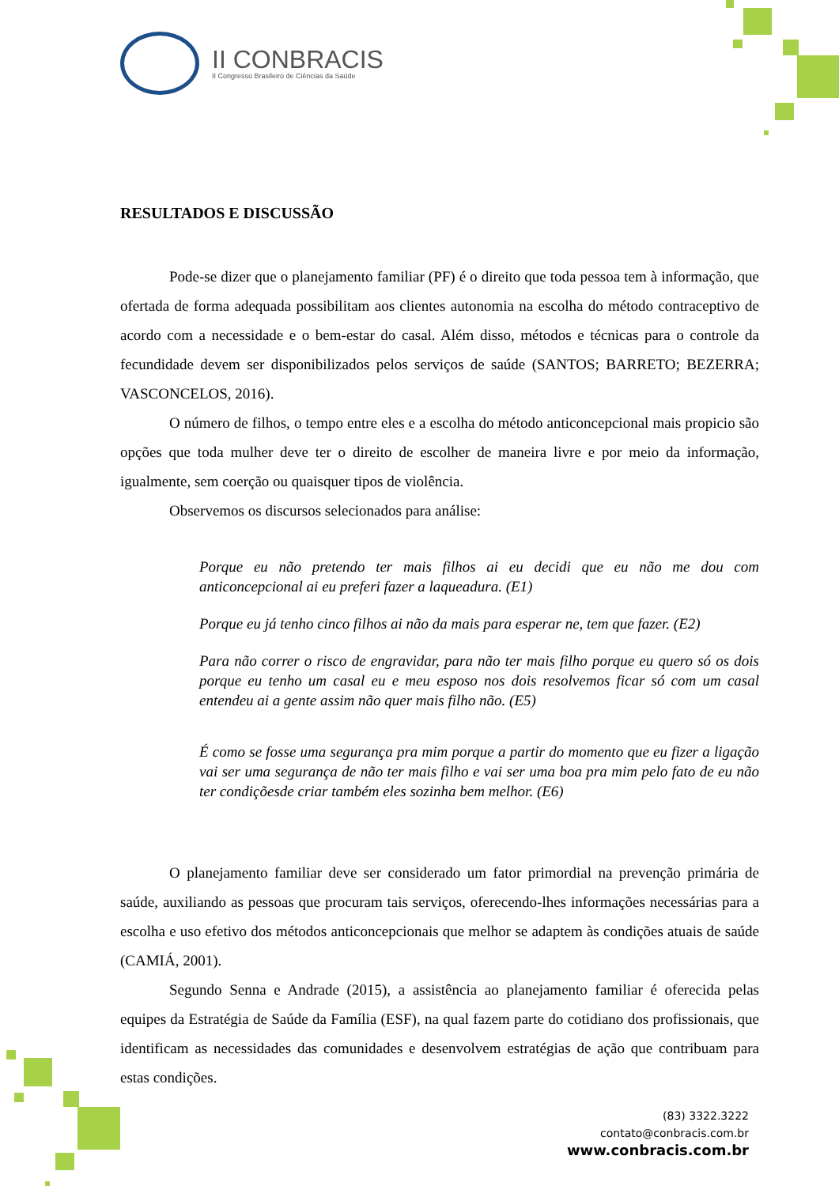II CONBRACIS
II Congresso Brasileiro de Ciências da Saúde
RESULTADOS E DISCUSSÃO
Pode-se dizer que o planejamento familiar (PF) é o direito que toda pessoa tem à informação, que ofertada de forma adequada possibilitam aos clientes autonomia na escolha do método contraceptivo de acordo com a necessidade e o bem-estar do casal. Além disso, métodos e técnicas para o controle da fecundidade devem ser disponibilizados pelos serviços de saúde (SANTOS; BARRETO; BEZERRA; VASCONCELOS, 2016).
O número de filhos, o tempo entre eles e a escolha do método anticoncepcional mais propicio são opções que toda mulher deve ter o direito de escolher de maneira livre e por meio da informação, igualmente, sem coerção ou quaisquer tipos de violência.
Observemos os discursos selecionados para análise:
Porque eu não pretendo ter mais filhos ai eu decidi que eu não me dou com anticoncepcional ai eu preferi fazer a laqueadura. (E1)
Porque eu já tenho cinco filhos ai não da mais para esperar ne, tem que fazer. (E2)
Para não correr o risco de engravidar, para não ter mais filho porque eu quero só os dois porque eu tenho um casal eu e meu esposo nos dois resolvemos ficar só com um casal entendeu ai a gente assim não quer mais filho não. (E5)
É como se fosse uma segurança pra mim porque a partir do momento que eu fizer a ligação vai ser uma segurança de não ter mais filho e vai ser uma boa pra mim pelo fato de eu não ter condiçõesde criar também eles sozinha bem melhor. (E6)
O planejamento familiar deve ser considerado um fator primordial na prevenção primária de saúde, auxiliando as pessoas que procuram tais serviços, oferecendo-lhes informações necessárias para a escolha e uso efetivo dos métodos anticoncepcionais que melhor se adaptem às condições atuais de saúde (CAMIÁ, 2001).
Segundo Senna e Andrade (2015), a assistência ao planejamento familiar é oferecida pelas equipes da Estratégia de Saúde da Família (ESF), na qual fazem parte do cotidiano dos profissionais, que identificam as necessidades das comunidades e desenvolvem estratégias de ação que contribuam para estas condições.
(83) 3322.3222
contato@conbracis.com.br
www.conbracis.com.br